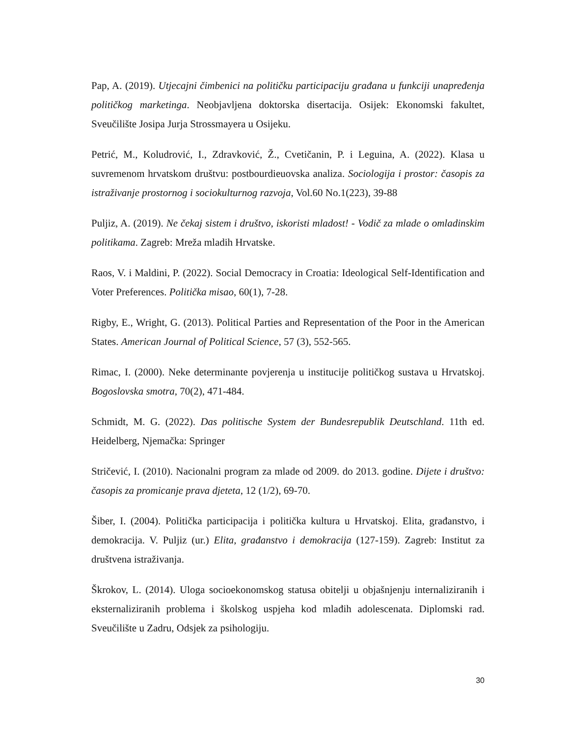Pap, A. (2019). Utjecajni čimbenici na političku participaciju građana u funkciji unapređenja političkog marketinga. Neobjavljena doktorska disertacija. Osijek: Ekonomski fakultet, Sveučilište Josipa Jurja Strossmayera u Osijeku.
Petrić, M., Koludrović, I., Zdravković, Ž., Cvetičanin, P. i Leguina, A. (2022). Klasa u suvremenom hrvatskom društvu: postbourdieuovska analiza. Sociologija i prostor: časopis za istraživanje prostornog i sociokulturnog razvoja, Vol.60 No.1(223), 39-88
Puljiz, A. (2019). Ne čekaj sistem i društvo, iskoristi mladost! - Vodič za mlade o omladinskim politikama. Zagreb: Mreža mladih Hrvatske.
Raos, V. i Maldini, P. (2022). Social Democracy in Croatia: Ideological Self-Identification and Voter Preferences. Politička misao, 60(1), 7-28.
Rigby, E., Wright, G. (2013). Political Parties and Representation of the Poor in the American States. American Journal of Political Science, 57 (3), 552-565.
Rimac, I. (2000). Neke determinante povjerenja u institucije političkog sustava u Hrvatskoj. Bogoslovska smotra, 70(2), 471-484.
Schmidt, M. G. (2022). Das politische System der Bundesrepublik Deutschland. 11th ed. Heidelberg, Njemačka: Springer
Stričević, I. (2010). Nacionalni program za mlade od 2009. do 2013. godine. Dijete i društvo: časopis za promicanje prava djeteta, 12 (1/2), 69-70.
Šiber, I. (2004). Politička participacija i politička kultura u Hrvatskoj. Elita, građanstvo, i demokracija. V. Puljiz (ur.) Elita, građanstvo i demokracija (127-159). Zagreb: Institut za društvena istraživanja.
Škrokov, L. (2014). Uloga socioekonomskog statusa obitelji u objašnjenju internaliziranih i eksternaliziranih problema i školskog uspjeha kod mlađih adolescenata. Diplomski rad. Sveučilište u Zadru, Odsjek za psihologiju.
30